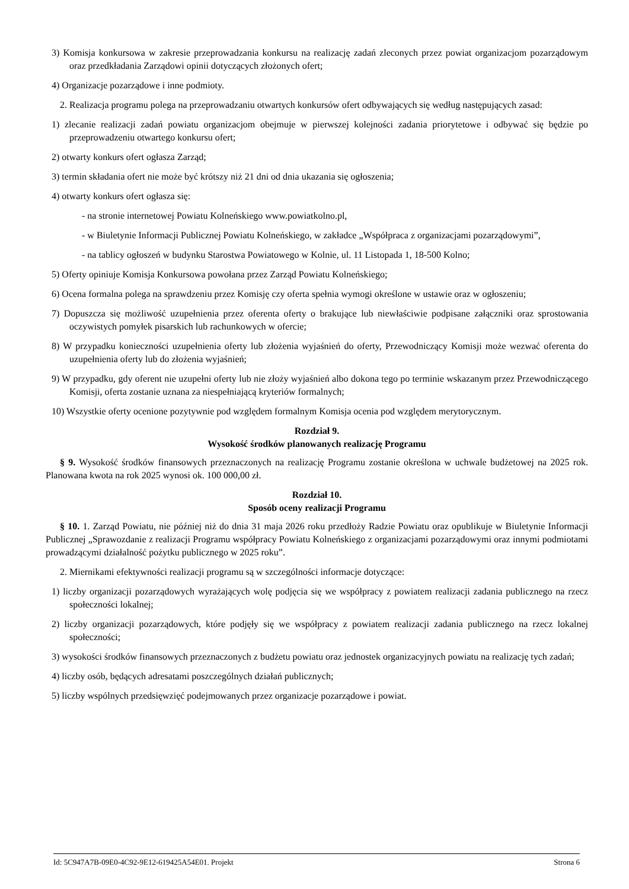3) Komisja konkursowa w zakresie przeprowadzania konkursu na realizację zadań zleconych przez powiat organizacjom pozarządowym oraz przedkładania Zarządowi opinii dotyczących złożonych ofert;
4) Organizacje pozarządowe i inne podmioty.
2. Realizacja programu polega na przeprowadzaniu otwartych konkursów ofert odbywających się według następujących zasad:
1) zlecanie realizacji zadań powiatu organizacjom obejmuje w pierwszej kolejności zadania priorytetowe i odbywać się będzie po przeprowadzeniu otwartego konkursu ofert;
2) otwarty konkurs ofert ogłasza Zarząd;
3) termin składania ofert nie może być krótszy niż 21 dni od dnia ukazania się ogłoszenia;
4) otwarty konkurs ofert ogłasza się:
- na stronie internetowej Powiatu Kolneńskiego www.powiatkolno.pl,
- w Biuletynie Informacji Publicznej Powiatu Kolneńskiego, w zakładce „Współpraca z organizacjami pozarządowymi”,
- na tablicy ogłoszeń w budynku Starostwa Powiatowego w Kolnie, ul. 11 Listopada 1, 18-500 Kolno;
5) Oferty opiniuje Komisja Konkursowa powołana przez Zarząd Powiatu Kolneńskiego;
6) Ocena formalna polega na sprawdzeniu przez Komisję czy oferta spełnia wymogi określone w ustawie oraz w ogłoszeniu;
7) Dopuszcza się możliwość uzupełnienia przez oferenta oferty o brakujące lub niewłaściwie podpisane załączniki oraz sprostowania oczywistych pomyłek pisarskich lub rachunkowych w ofercie;
8) W przypadku konieczności uzupełnienia oferty lub złożenia wyjaśnień do oferty, Przewodniczący Komisji może wezwać oferenta do uzupełnienia oferty lub do złożenia wyjaśnień;
9) W przypadku, gdy oferent nie uzupełni oferty lub nie złoży wyjaśnień albo dokona tego po terminie wskazanym przez Przewodniczącego Komisji, oferta zostanie uznana za niespełniającą kryteriów formalnych;
10) Wszystkie oferty ocenione pozytywnie pod względem formalnym Komisja ocenia pod względem merytorycznym.
Rozdział 9.
Wysokość środków planowanych realizację Programu
§ 9. Wysokość środków finansowych przeznaczonych na realizację Programu zostanie określona w uchwale budżetowej na 2025 rok. Planowana kwota na rok 2025 wynosi ok. 100 000,00 zł.
Rozdział 10.
Sposób oceny realizacji Programu
§ 10. 1. Zarząd Powiatu, nie później niż do dnia 31 maja 2026 roku przedłoży Radzie Powiatu oraz opublikuje w Biuletynie Informacji Publicznej „Sprawozdanie z realizacji Programu współpracy Powiatu Kolneńskiego z organizacjami pozarządowymi oraz innymi podmiotami prowadzącymi działalność pożytku publicznego w 2025 roku”.
2. Miernikami efektywności realizacji programu są w szczególności informacje dotyczące:
1) liczby organizacji pozarządowych wyrażających wolę podjęcia się we współpracy z powiatem realizacji zadania publicznego na rzecz społeczności lokalnej;
2) liczby organizacji pozarządowych, które podjęły się we współpracy z powiatem realizacji zadania publicznego na rzecz lokalnej społeczności;
3) wysokości środków finansowych przeznaczonych z budżetu powiatu oraz jednostek organizacyjnych powiatu na realizację tych zadań;
4) liczby osób, będących adresatami poszczególnych działań publicznych;
5) liczby wspólnych przedsięwzięć podejmowanych przez organizacje pozarządowe i powiat.
Id: 5C947A7B-09E0-4C92-9E12-619425A54E01. Projekt Strona 6